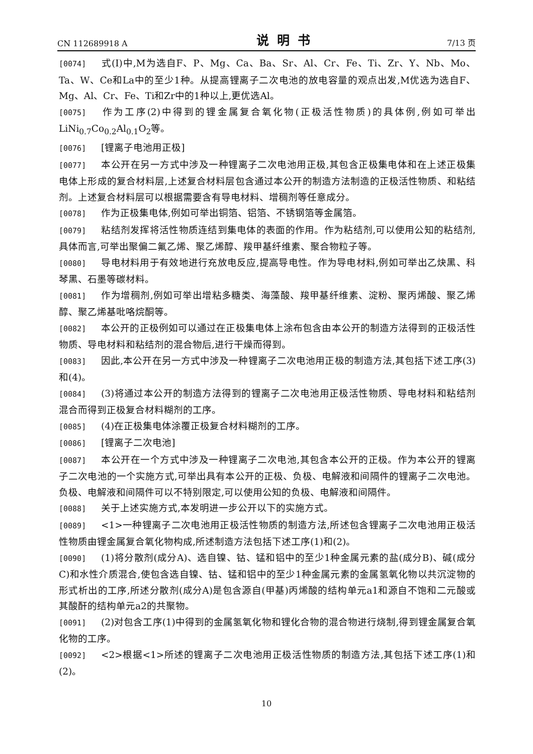CN 112689918 A
说明书
7/13 页
[0074] 式(I)中,M为选自F、P、Mg、Ca、Ba、Sr、Al、Cr、Fe、Ti、Zr、Y、Nb、Mo、Ta、W、Ce和La中的至少1种。从提高锂离子二次电池的放电容量的观点出发,M优选为选自F、Mg、Al、Cr、Fe、Ti和Zr中的1种以上,更优选Al。
[0075] 作为工序(2)中得到的锂金属复合氧化物(正极活性物质)的具体例,例如可举出LiNi<sub>0.7</sub>Co<sub>0.2</sub>Al<sub>0.1</sub>O<sub>2</sub>等。
[0076] [锂离子电池用正极]
[0077] 本公开在另一方式中涉及一种锂离子二次电池用正极,其包含正极集电体和在上述正极集电体上形成的复合材料层,上述复合材料层包含通过本公开的制造方法制造的正极活性物质、和粘结剂。上述复合材料层可以根据需要含有导电材料、增稠剂等任意成分。
[0078] 作为正极集电体,例如可举出铜箔、铝箔、不锈钢箔等金属箔。
[0079] 粘结剂发挥将活性物质连结到集电体的表面的作用。作为粘结剂,可以使用公知的粘结剂,具体而言,可举出聚偏二氟乙烯、聚乙烯醇、羧甲基纤维素、聚合物粒子等。
[0080] 导电材料用于有效地进行充放电反应,提高导电性。作为导电材料,例如可举出乙炔黑、科琴黑、石墨等碳材料。
[0081] 作为增稠剂,例如可举出增粘多糖类、海藻酸、羧甲基纤维素、淀粉、聚丙烯酸、聚乙烯醇、聚乙烯基吡咯烷酮等。
[0082] 本公开的正极例如可以通过在正极集电体上涂布包含由本公开的制造方法得到的正极活性物质、导电材料和粘结剂的混合物后,进行干燥而得到。
[0083] 因此,本公开在另一方式中涉及一种锂离子二次电池用正极的制造方法,其包括下述工序(3)和(4)。
[0084] (3)将通过本公开的制造方法得到的锂离子二次电池用正极活性物质、导电材料和粘结剂混合而得到正极复合材料糊剂的工序。
[0085] (4)在正极集电体涂覆正极复合材料糊剂的工序。
[0086] [锂离子二次电池]
[0087] 本公开在一个方式中涉及一种锂离子二次电池,其包含本公开的正极。作为本公开的锂离子二次电池的一个实施方式,可举出具有本公开的正极、负极、电解液和间隔件的锂离子二次电池。负极、电解液和间隔件可以不特别限定,可以使用公知的负极、电解液和间隔件。
[0088] 关于上述实施方式,本发明进一步公开以下的实施方式。
[0089] <1>一种锂离子二次电池用正极活性物质的制造方法,所述包含锂离子二次电池用正极活性物质由锂金属复合氧化物构成,所述制造方法包括下述工序(1)和(2)。
[0090] (1)将分散剂(成分A)、选自镍、钴、锰和铝中的至少1种金属元素的盐(成分B)、碱(成分C)和水性介质混合,使包含选自镍、钴、锰和铝中的至少1种金属元素的金属氢氧化物以共沉淀物的形式析出的工序,所述分散剂(成分A)是包含源自(甲基)丙烯酸的结构单元a1和源自不饱和二元酸或其酸酐的结构单元a2的共聚物。
[0091] (2)对包含工序(1)中得到的金属氢氧化物和锂化合物的混合物进行烧制,得到锂金属复合氧化物的工序。
[0092] <2>根据<1>所述的锂离子二次电池用正极活性物质的制造方法,其包括下述工序(1)和(2)。
10